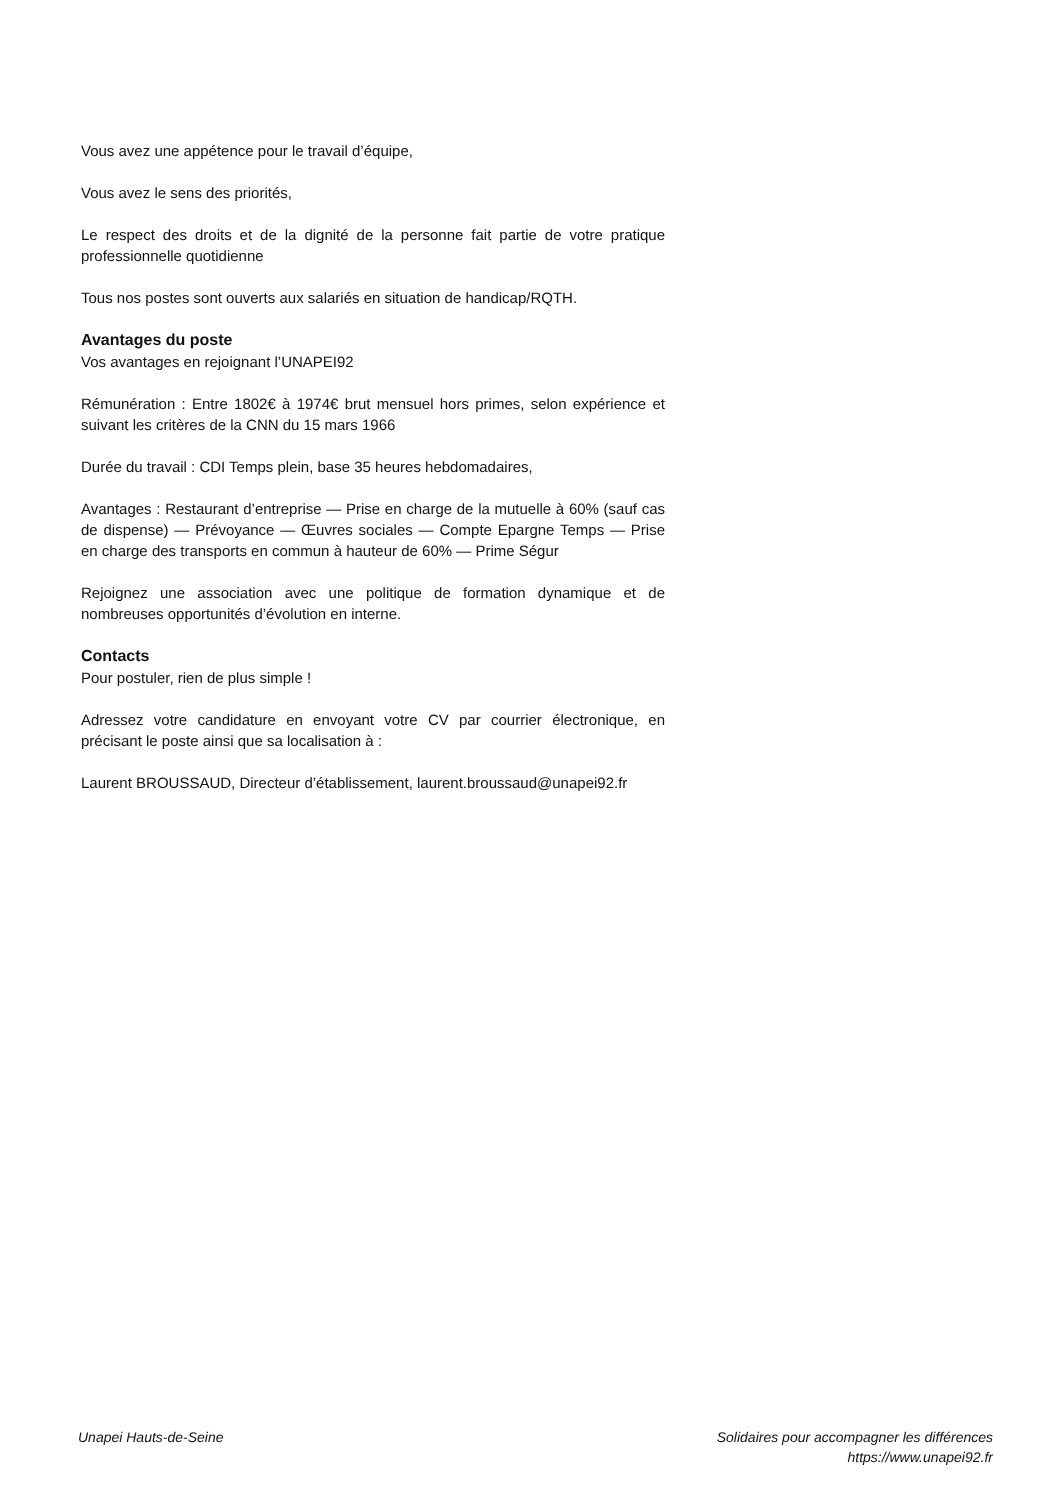Vous avez une appétence pour le travail d’équipe,
Vous avez le sens des priorités,
Le respect des droits et de la dignité de la personne fait partie de votre pratique professionnelle quotidienne
Tous nos postes sont ouverts aux salariés en situation de handicap/RQTH.
Avantages du poste
Vos avantages en rejoignant l’UNAPEI92
Rémunération : Entre 1802€ à 1974€ brut mensuel hors primes, selon expérience et suivant les critères de la CNN du 15 mars 1966
Durée du travail : CDI Temps plein, base 35 heures hebdomadaires,
Avantages : Restaurant d’entreprise — Prise en charge de la mutuelle à 60% (sauf cas de dispense) — Prévoyance — Œuvres sociales — Compte Epargne Temps — Prise en charge des transports en commun à hauteur de 60% — Prime Ségur
Rejoignez une association avec une politique de formation dynamique et de nombreuses opportunités d’évolution en interne.
Contacts
Pour postuler, rien de plus simple !
Adressez votre candidature en envoyant votre CV par courrier électronique, en précisant le poste ainsi que sa localisation à :
Laurent BROUSSAUD, Directeur d’établissement, laurent.broussaud@unapei92.fr
Unapei Hauts-de-Seine Solidaires pour accompagner les différences
https://www.unapei92.fr